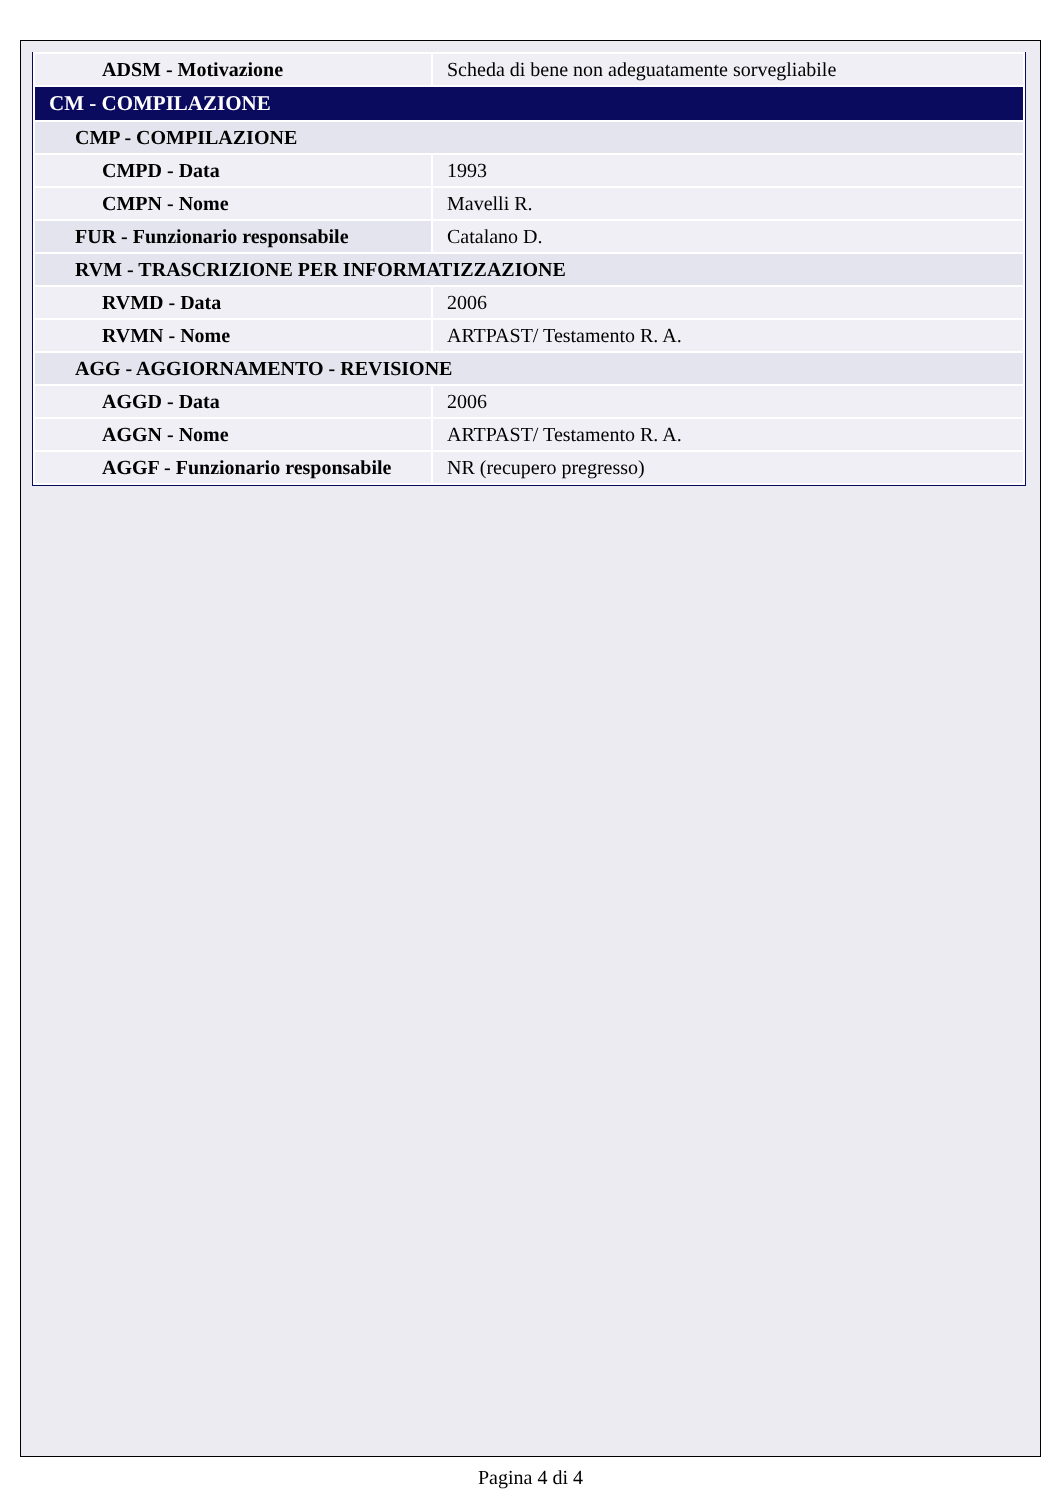| ADSM - Motivazione | Scheda di bene non adeguatamente sorvegliabile |
| CM - COMPILAZIONE | |
| CMP - COMPILAZIONE | |
| CMPD - Data | 1993 |
| CMPN - Nome | Mavelli R. |
| FUR - Funzionario responsabile | Catalano D. |
| RVM - TRASCRIZIONE PER INFORMATIZZAZIONE | |
| RVMD - Data | 2006 |
| RVMN - Nome | ARTPAST/ Testamento R. A. |
| AGG - AGGIORNAMENTO - REVISIONE | |
| AGGD - Data | 2006 |
| AGGN - Nome | ARTPAST/ Testamento R. A. |
| AGGF - Funzionario responsabile | NR (recupero pregresso) |
Pagina 4 di 4